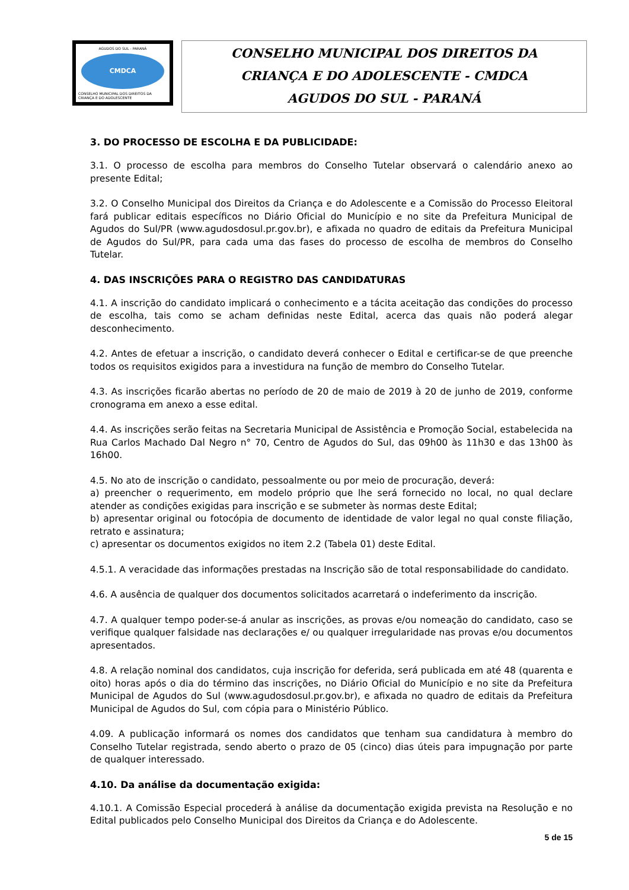AGUDOS DO SUL - PARANÁ
CMDCA
CONSELHO MUNICIPAL DOS DIREITOS DA CRIANÇA E DO ADOLESCENTE
CONSELHO MUNICIPAL DOS DIREITOS DA
CRIANÇA E DO ADOLESCENTE - CMDCA
AGUDOS DO SUL - PARANÁ
3. DO PROCESSO DE ESCOLHA E DA PUBLICIDADE:
3.1. O processo de escolha para membros do Conselho Tutelar observará o calendário anexo ao presente Edital;
3.2. O Conselho Municipal dos Direitos da Criança e do Adolescente e a Comissão do Processo Eleitoral fará publicar editais específicos no Diário Oficial do Município e no site da Prefeitura Municipal de Agudos do Sul/PR (www.agudosdosul.pr.gov.br), e afixada no quadro de editais da Prefeitura Municipal de Agudos do Sul/PR, para cada uma das fases do processo de escolha de membros do Conselho Tutelar.
4. DAS INSCRIÇÕES PARA O REGISTRO DAS CANDIDATURAS
4.1. A inscrição do candidato implicará o conhecimento e a tácita aceitação das condições do processo de escolha, tais como se acham definidas neste Edital, acerca das quais não poderá alegar desconhecimento.
4.2. Antes de efetuar a inscrição, o candidato deverá conhecer o Edital e certificar-se de que preenche todos os requisitos exigidos para a investidura na função de membro do Conselho Tutelar.
4.3. As inscrições ficarão abertas no período de 20 de maio de 2019 à 20 de junho de 2019, conforme cronograma em anexo a esse edital.
4.4. As inscrições serão feitas na Secretaria Municipal de Assistência e Promoção Social, estabelecida na Rua Carlos Machado Dal Negro n° 70, Centro de Agudos do Sul, das 09h00 às 11h30 e das 13h00 às 16h00.
4.5. No ato de inscrição o candidato, pessoalmente ou por meio de procuração, deverá:
a) preencher o requerimento, em modelo próprio que lhe será fornecido no local, no qual declare atender as condições exigidas para inscrição e se submeter às normas deste Edital;
b) apresentar original ou fotocópia de documento de identidade de valor legal no qual conste filiação, retrato e assinatura;
c) apresentar os documentos exigidos no item 2.2 (Tabela 01) deste Edital.
4.5.1. A veracidade das informações prestadas na Inscrição são de total responsabilidade do candidato.
4.6. A ausência de qualquer dos documentos solicitados acarretará o indeferimento da inscrição.
4.7. A qualquer tempo poder-se-á anular as inscrições, as provas e/ou nomeação do candidato, caso se verifique qualquer falsidade nas declarações e/ ou qualquer irregularidade nas provas e/ou documentos apresentados.
4.8. A relação nominal dos candidatos, cuja inscrição for deferida, será publicada em até 48 (quarenta e oito) horas após o dia do término das inscrições, no Diário Oficial do Município e no site da Prefeitura Municipal de Agudos do Sul (www.agudosdosul.pr.gov.br), e afixada no quadro de editais da Prefeitura Municipal de Agudos do Sul, com cópia para o Ministério Público.
4.09. A publicação informará os nomes dos candidatos que tenham sua candidatura à membro do Conselho Tutelar registrada, sendo aberto o prazo de 05 (cinco) dias úteis para impugnação por parte de qualquer interessado.
4.10. Da análise da documentação exigida:
4.10.1. A Comissão Especial procederá à análise da documentação exigida prevista na Resolução e no Edital publicados pelo Conselho Municipal dos Direitos da Criança e do Adolescente.
5 de 15